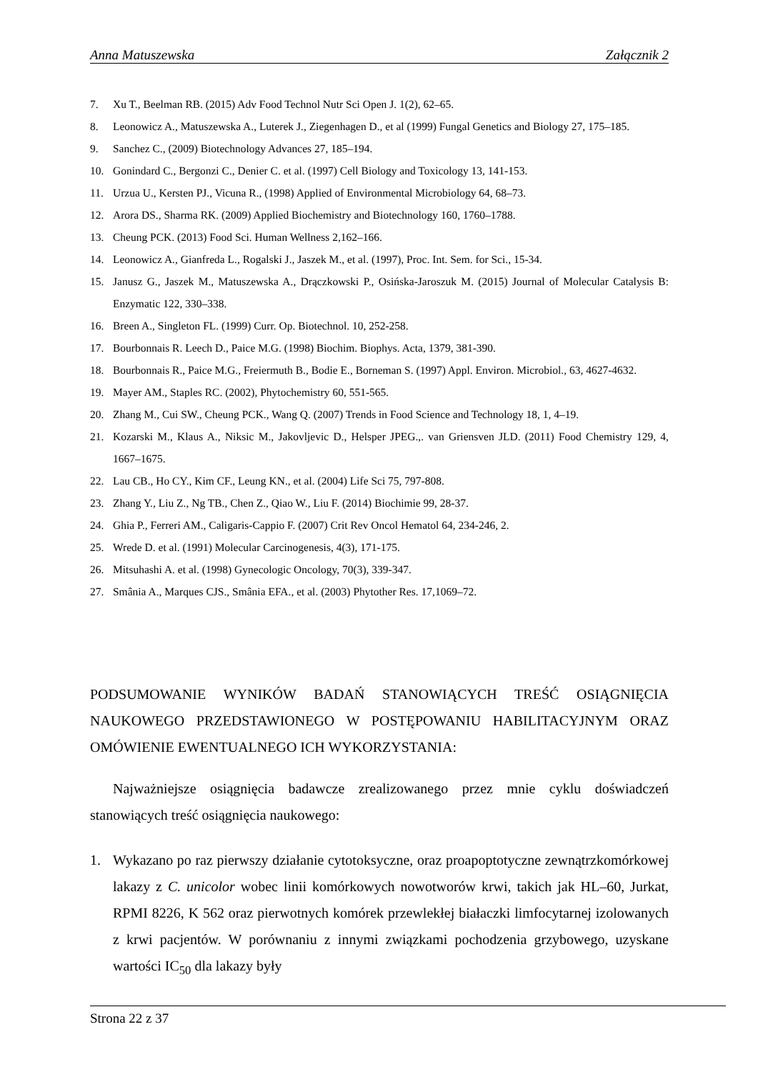Anna Matuszewska Załącznik 2
7. Xu T., Beelman RB. (2015) Adv Food Technol Nutr Sci Open J. 1(2), 62–65.
8. Leonowicz A., Matuszewska A., Luterek J., Ziegenhagen D., et al (1999) Fungal Genetics and Biology 27, 175–185.
9. Sanchez C., (2009) Biotechnology Advances 27, 185–194.
10. Gonindard C., Bergonzi C., Denier C. et al. (1997) Cell Biology and Toxicology 13, 141-153.
11. Urzua U., Kersten PJ., Vicuna R., (1998) Applied of Environmental Microbiology 64, 68–73.
12. Arora DS., Sharma RK. (2009) Applied Biochemistry and Biotechnology 160, 1760–1788.
13. Cheung PCK. (2013) Food Sci. Human Wellness 2,162–166.
14. Leonowicz A., Gianfreda L., Rogalski J., Jaszek M., et al. (1997), Proc. Int. Sem. for Sci., 15-34.
15. Janusz G., Jaszek M., Matuszewska A., Drączkowski P., Osińska-Jaroszuk M. (2015) Journal of Molecular Catalysis B: Enzymatic 122, 330–338.
16. Breen A., Singleton FL. (1999) Curr. Op. Biotechnol. 10, 252-258.
17. Bourbonnais R. Leech D., Paice M.G. (1998) Biochim. Biophys. Acta, 1379, 381-390.
18. Bourbonnais R., Paice M.G., Freiermuth B., Bodie E., Borneman S. (1997) Appl. Environ. Microbiol., 63, 4627-4632.
19. Mayer AM., Staples RC. (2002), Phytochemistry 60, 551-565.
20. Zhang M., Cui SW., Cheung PCK., Wang Q. (2007) Trends in Food Science and Technology 18, 1, 4–19.
21. Kozarski M., Klaus A., Niksic M., Jakovljevic D., Helsper JPEG.,. van Griensven JLD. (2011) Food Chemistry 129, 4, 1667–1675.
22. Lau CB., Ho CY., Kim CF., Leung KN., et al. (2004) Life Sci 75, 797‑808.
23. Zhang Y., Liu Z., Ng TB., Chen Z., Qiao W., Liu F. (2014) Biochimie 99, 28‑37.
24. Ghia P., Ferreri AM., Caligaris‑Cappio F. (2007) Crit Rev Oncol Hematol 64, 234‑246, 2.
25. Wrede D. et al. (1991) Molecular Carcinogenesis, 4(3), 171-175.
26. Mitsuhashi A. et al. (1998) Gynecologic Oncology, 70(3), 339-347.
27. Smânia A., Marques CJS., Smânia EFA., et al. (2003) Phytother Res. 17,1069–72.
PODSUMOWANIE WYNIKÓW BADAŃ STANOWIĄCYCH TREŚĆ OSIĄGNIĘCIA NAUKOWEGO PRZEDSTAWIONEGO W POSTĘPOWANIU HABILITACYJNYM ORAZ OMÓWIENIE EWENTUALNEGO ICH WYKORZYSTANIA:
Najważniejsze osiągnięcia badawcze zrealizowanego przez mnie cyklu doświadczeń stanowiących treść osiągnięcia naukowego:
1. Wykazano po raz pierwszy działanie cytotoksyczne, oraz proapoptotyczne zewnątrzkomórkowej lakazy z C. unicolor wobec linii komórkowych nowotworów krwi, takich jak HL–60, Jurkat, RPMI 8226, K 562 oraz pierwotnych komórek przewlekłej białaczki limfocytarnej izolowanych z krwi pacjentów. W porównaniu z innymi związkami pochodzenia grzybowego, uzyskane wartości IC<sub>50</sub> dla lakazy były
Strona 22 z 37